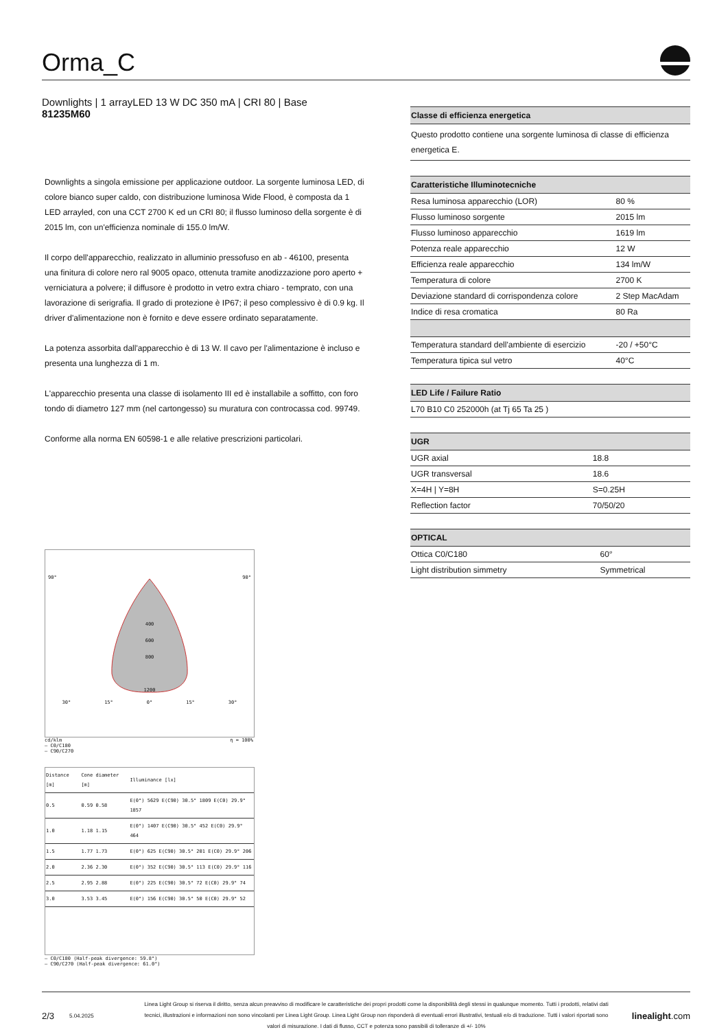Orma_C
Downlights | 1 arrayLED 13 W DC 350 mA | CRI 80 | Base
81235M60
Downlights a singola emissione per applicazione outdoor. La sorgente luminosa LED, di colore bianco super caldo, con distribuzione luminosa Wide Flood, è composta da 1 LED arrayled, con una CCT 2700 K ed un CRI 80; il flusso luminoso della sorgente è di 2015 lm, con un'efficienza nominale di 155.0 lm/W.
Il corpo dell'apparecchio, realizzato in alluminio pressofuso en ab - 46100, presenta una finitura di colore nero ral 9005 opaco, ottenuta tramite anodizzazione poro aperto + verniciatura a polvere; il diffusore è prodotto in vetro extra chiaro - temprato, con una lavorazione di serigrafia. Il grado di protezione è IP67; il peso complessivo è di 0.9 kg. Il driver d'alimentazione non è fornito e deve essere ordinato separatamente.
La potenza assorbita dall'apparecchio è di 13 W. Il cavo per l'alimentazione è incluso e presenta una lunghezza di 1 m.
L'apparecchio presenta una classe di isolamento III ed è installabile a soffitto, con foro tondo di diametro 127 mm (nel cartongesso) su muratura con controcassa cod. 99749.
Conforme alla norma EN 60598-1 e alle relative prescrizioni particolari.
90° 90°
400
600
800
1200
30° 15° 0° 15° 30°
cd/klm η = 100%
— C0/C180
— C90/C270
| Distance [m] | Cone diameter [m] | Illuminance [lx] |
| 0.5 | 0.59 0.58 | E(0°) 5629 E(C90) 30.5° 1809 E(C0) 29.9° 1857 |
| 1.0 | 1.18 1.15 | E(0°) 1407 E(C90) 30.5° 452 E(C0) 29.9° 464 |
| 1.5 | 1.77 1.73 | E(0°) 625 E(C90) 30.5° 201 E(C0) 29.9° 206 |
| 2.0 | 2.36 2.30 | E(0°) 352 E(C90) 30.5° 113 E(C0) 29.9° 116 |
| 2.5 | 2.95 2.88 | E(0°) 225 E(C90) 30.5° 72 E(C0) 29.9° 74 |
| 3.0 | 3.53 3.45 | E(0°) 156 E(C90) 30.5° 50 E(C0) 29.9° 52 |
— C0/C180 (Half-peak divergence: 59.8°)
— C90/C270 (Half-peak divergence: 61.0°)
| Classe di efficienza energetica |
| --- |
| Questo prodotto contiene una sorgente luminosa di classe di efficienza energetica E. |
| Caratteristiche Illuminotecniche | |
| --- | --- |
| Resa luminosa apparecchio (LOR) | 80 % |
| Flusso luminoso sorgente | 2015 lm |
| Flusso luminoso apparecchio | 1619 lm |
| Potenza reale apparecchio | 12 W |
| Efficienza reale apparecchio | 134 lm/W |
| Temperatura di colore | 2700 K |
| Deviazione standard di corrispondenza colore | 2 Step MacAdam |
| Indice di resa cromatica | 80 Ra |
| Temperatura standard dell'ambiente di esercizio | -20 / +50°C |
| Temperatura tipica sul vetro | 40°C |
| LED Life / Failure Ratio |
| --- |
| L70 B10 C0 252000h (at Tj 65 Ta 25 ) |
| UGR | |
| --- | --- |
| UGR axial | 18.8 |
| UGR transversal | 18.6 |
| X=4H / Y=8H | S=0.25H |
| Reflection factor | 70/50/20 |
| OPTICAL | |
| --- | --- |
| Ottica C0/C180 | 60° |
| Light distribution simmetry | Symmetrical |
2/3 5.04.2025 Linea Light Group si riserva il diritto, senza alcun preavviso di modificare le caratteristiche dei propri prodotti come la disponibilità degli stessi in qualunque momento. Tutti i prodotti, relativi dati tecnici, illustrazioni e informazioni non sono vincolanti per Linea Light Group. Linea Light Group non risponderà di eventuali errori illustrativi, testuali e/o di traduzione. Tutti i valori riportati sono valori di misurazione. I dati di flusso, CCT e potenza sono passibili di tolleranze di +/- 10% linealight.com